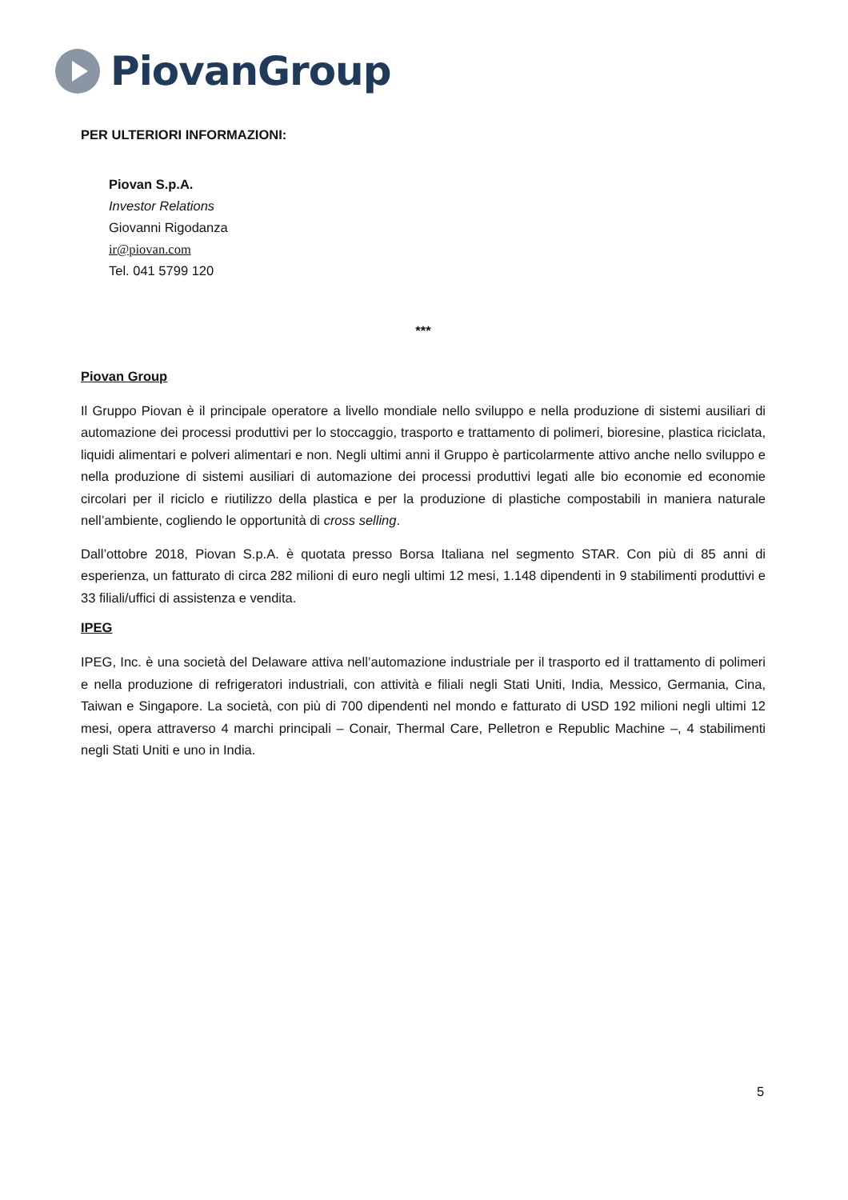PiovanGroup
PER ULTERIORI INFORMAZIONI:
Piovan S.p.A.
Investor Relations
Giovanni Rigodanza
ir@piovan.com
Tel. 041 5799 120
***
Piovan Group
Il Gruppo Piovan è il principale operatore a livello mondiale nello sviluppo e nella produzione di sistemi ausiliari di automazione dei processi produttivi per lo stoccaggio, trasporto e trattamento di polimeri, bioresine, plastica riciclata, liquidi alimentari e polveri alimentari e non. Negli ultimi anni il Gruppo è particolarmente attivo anche nello sviluppo e nella produzione di sistemi ausiliari di automazione dei processi produttivi legati alle bio economie ed economie circolari per il riciclo e riutilizzo della plastica e per la produzione di plastiche compostabili in maniera naturale nell’ambiente, cogliendo le opportunità di cross selling.
Dall’ottobre 2018, Piovan S.p.A. è quotata presso Borsa Italiana nel segmento STAR. Con più di 85 anni di esperienza, un fatturato di circa 282 milioni di euro negli ultimi 12 mesi, 1.148 dipendenti in 9 stabilimenti produttivi e 33 filiali/uffici di assistenza e vendita.
IPEG
IPEG, Inc. è una società del Delaware attiva nell’automazione industriale per il trasporto ed il trattamento di polimeri e nella produzione di refrigeratori industriali, con attività e filiali negli Stati Uniti, India, Messico, Germania, Cina, Taiwan e Singapore. La società, con più di 700 dipendenti nel mondo e fatturato di USD 192 milioni negli ultimi 12 mesi, opera attraverso 4 marchi principali – Conair, Thermal Care, Pelletron e Republic Machine –, 4 stabilimenti negli Stati Uniti e uno in India.
5